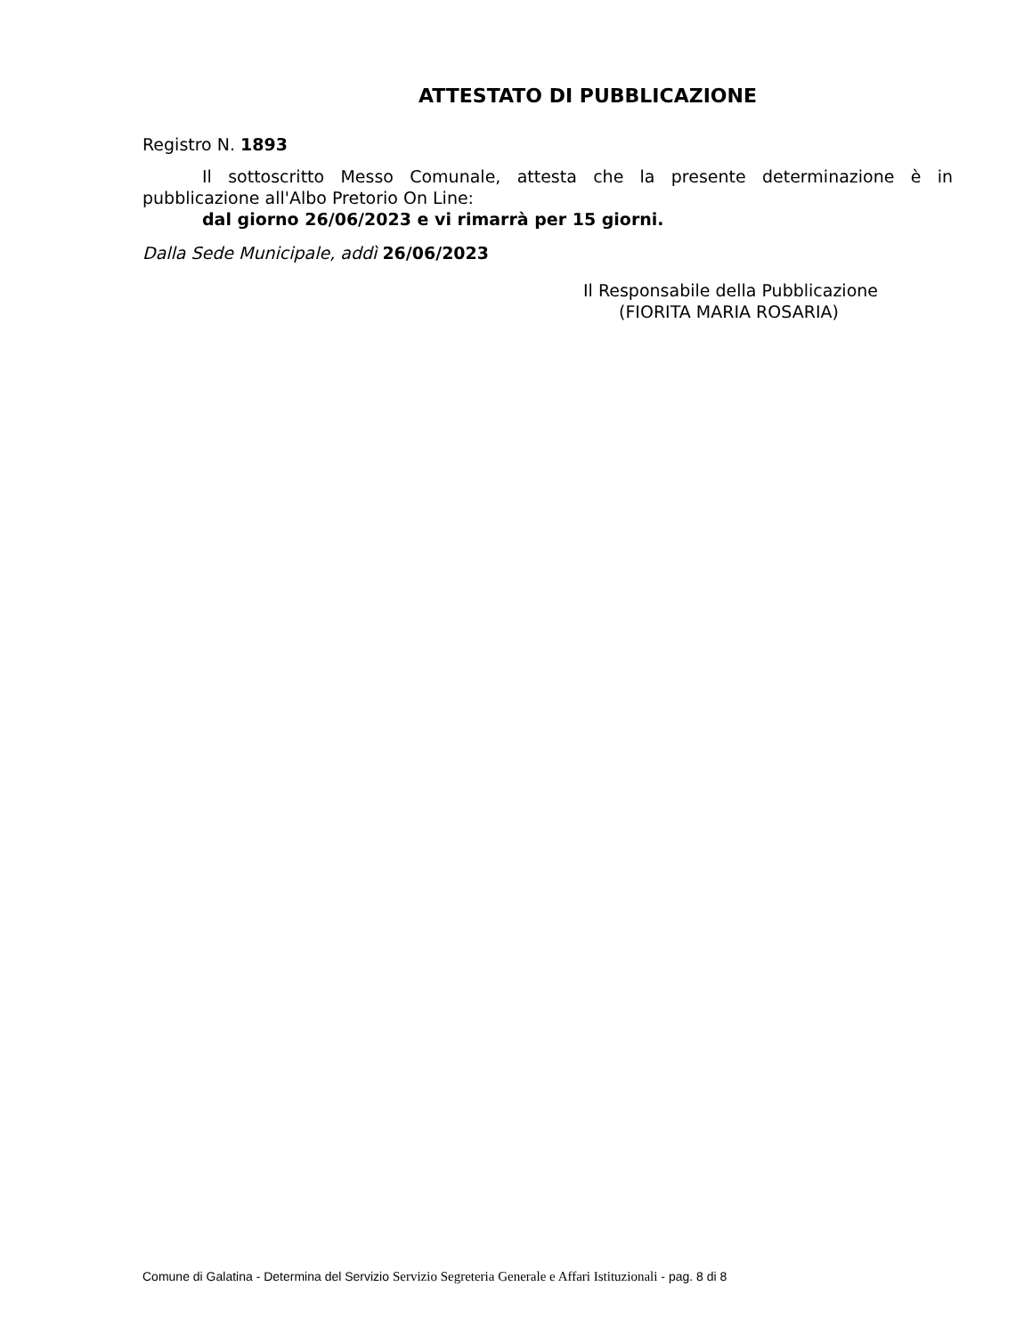ATTESTATO DI PUBBLICAZIONE
Registro N. 1893
Il sottoscritto Messo Comunale, attesta che la presente determinazione è in pubblicazione all'Albo Pretorio On Line:
dal giorno 26/06/2023 e vi rimarrà per 15 giorni.
Dalla Sede Municipale, addì 26/06/2023
Il Responsabile della Pubblicazione
(FIORITA MARIA ROSARIA)
Comune di Galatina - Determina del Servizio Servizio Segreteria Generale e Affari Istituzionali - pag. 8 di 8